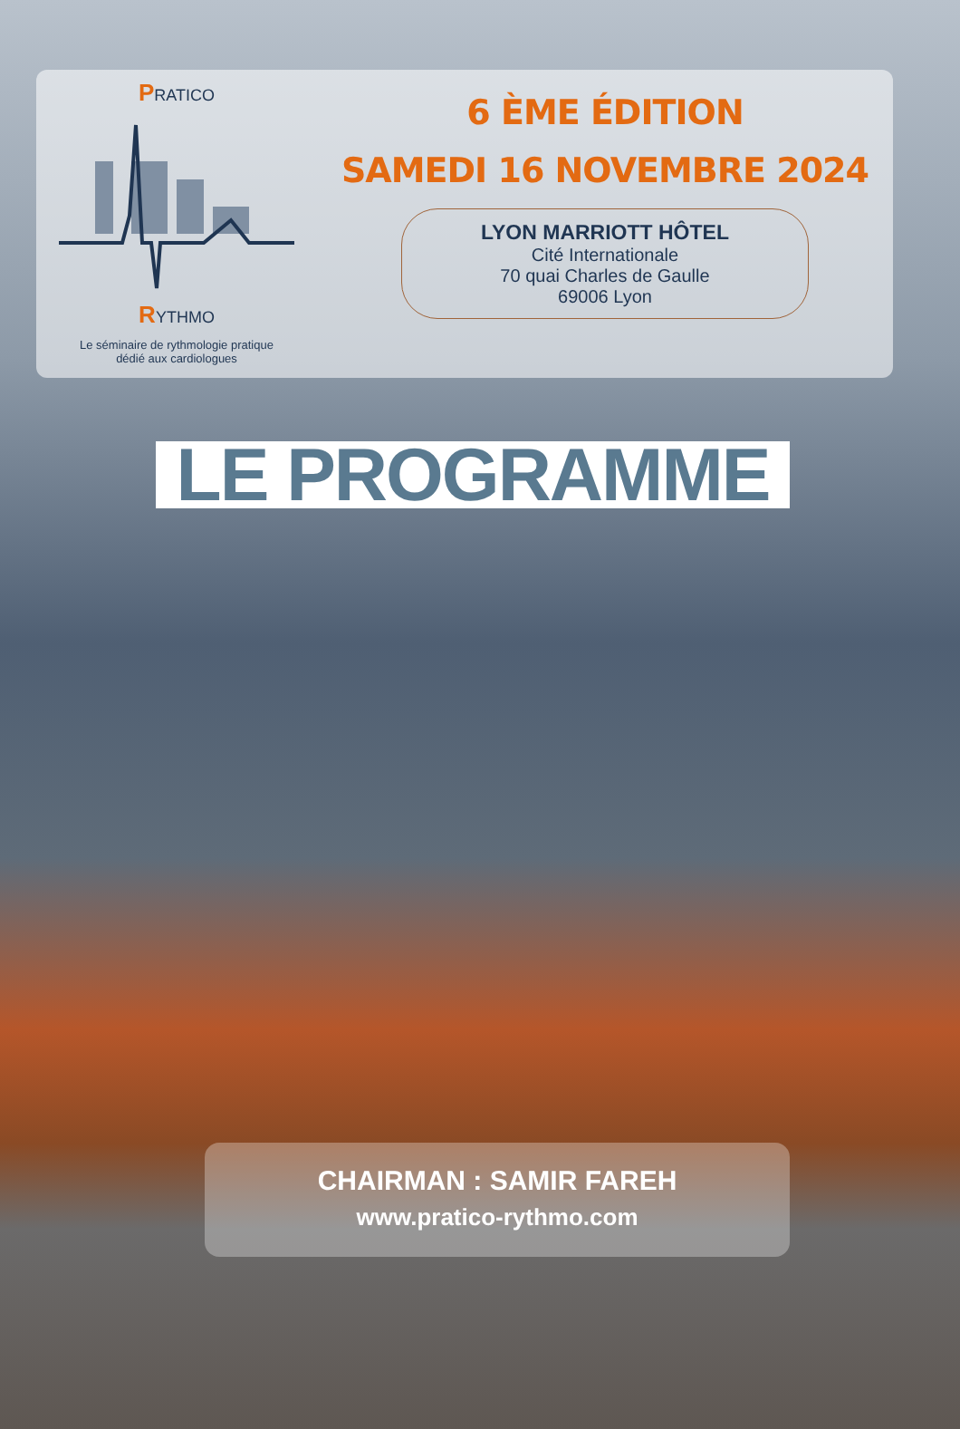PRATICO
RYTHMO
Le séminaire de rythmologie pratique
dédié aux cardiologues
6 ÈME ÉDITION
SAMEDI 16 NOVEMBRE 2024
LYON MARRIOTT HÔTEL
Cité Internationale
70 quai Charles de Gaulle
69006 Lyon
LE PROGRAMME
CHAIRMAN : SAMIR FAREH
www.pratico-rythmo.com